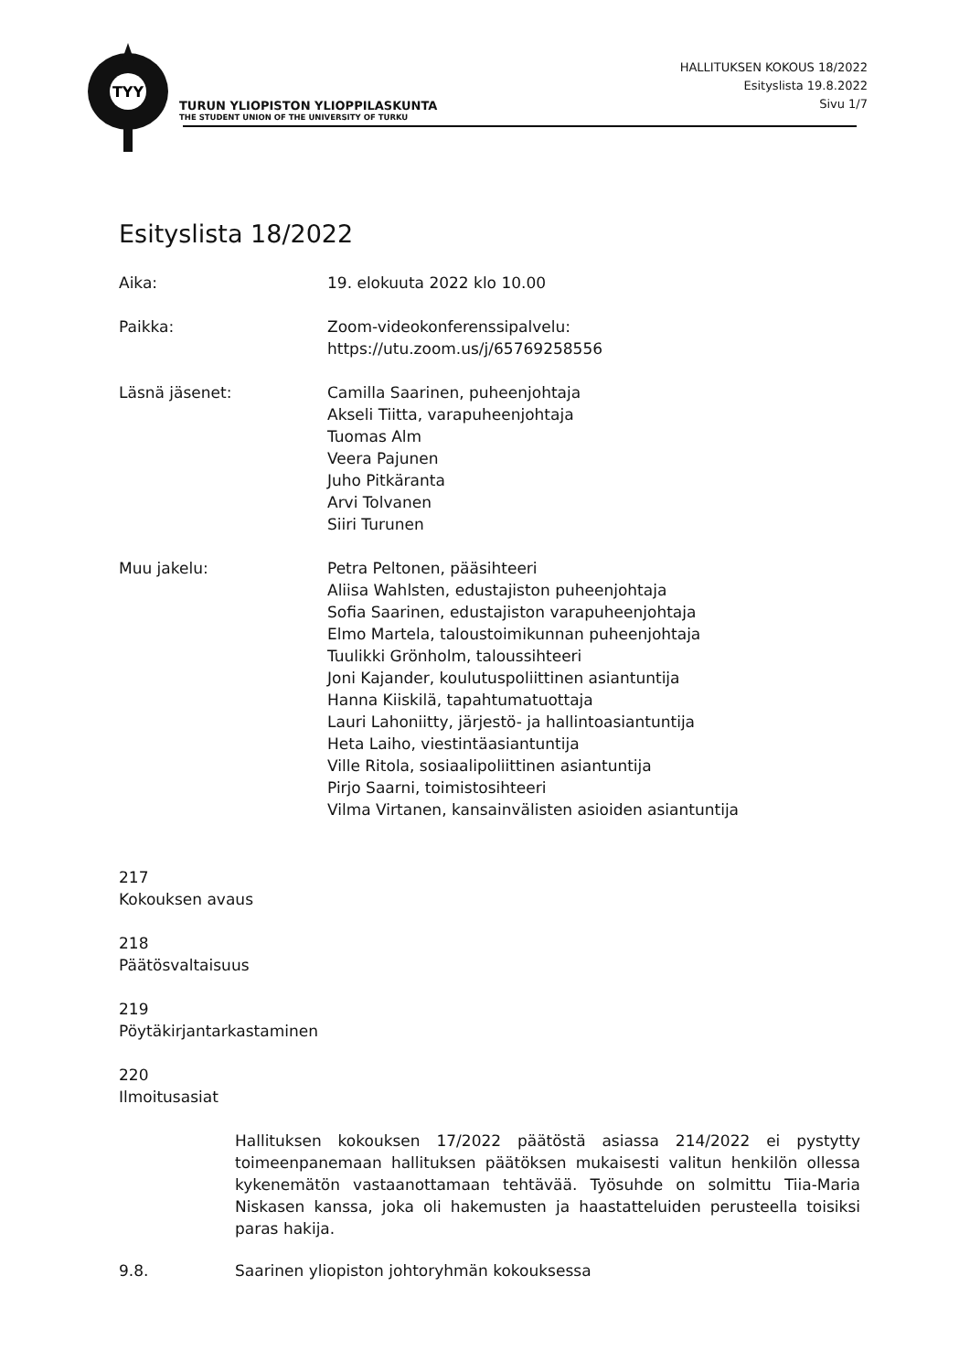TYY
TURUN YLIOPISTON YLIOPPILASKUNTA
THE STUDENT UNION OF THE UNIVERSITY OF TURKU
HALLITUKSEN KOKOUS 18/2022
Esityslista 19.8.2022
Sivu 1/7
Esityslista 18/2022
Aika: 19. elokuuta 2022 klo 10.00
Paikka: Zoom-videokonferenssipalvelu:
https://utu.zoom.us/j/65769258556
Läsnä jäsenet: Camilla Saarinen, puheenjohtaja
Akseli Tiitta, varapuheenjohtaja
Tuomas Alm
Veera Pajunen
Juho Pitkäranta
Arvi Tolvanen
Siiri Turunen
Muu jakelu: Petra Peltonen, pääsihteeri
Aliisa Wahlsten, edustajiston puheenjohtaja
Sofia Saarinen, edustajiston varapuheenjohtaja
Elmo Martela, taloustoimikunnan puheenjohtaja
Tuulikki Grönholm, taloussihteeri
Joni Kajander, koulutuspoliittinen asiantuntija
Hanna Kiiskilä, tapahtumatuottaja
Lauri Lahoniitty, järjestö- ja hallintoasiantuntija
Heta Laiho, viestintäasiantuntija
Ville Ritola, sosiaalipoliittinen asiantuntija
Pirjo Saarni, toimistosihteeri
Vilma Virtanen, kansainvälisten asioiden asiantuntija
217
Kokouksen avaus
218
Päätösvaltaisuus
219
Pöytäkirjantarkastaminen
220
Ilmoitusasiat
Hallituksen kokouksen 17/2022 päätöstä asiassa 214/2022 ei pystytty toimeenpanemaan hallituksen päätöksen mukaisesti valitun henkilön ollessa kykenemätön vastaanottamaan tehtävää. Työsuhde on solmittu Tiia-Maria Niskasen kanssa, joka oli hakemusten ja haastatteluiden perusteella toisiksi paras hakija.
9.8. Saarinen yliopiston johtoryhmän kokouksessa